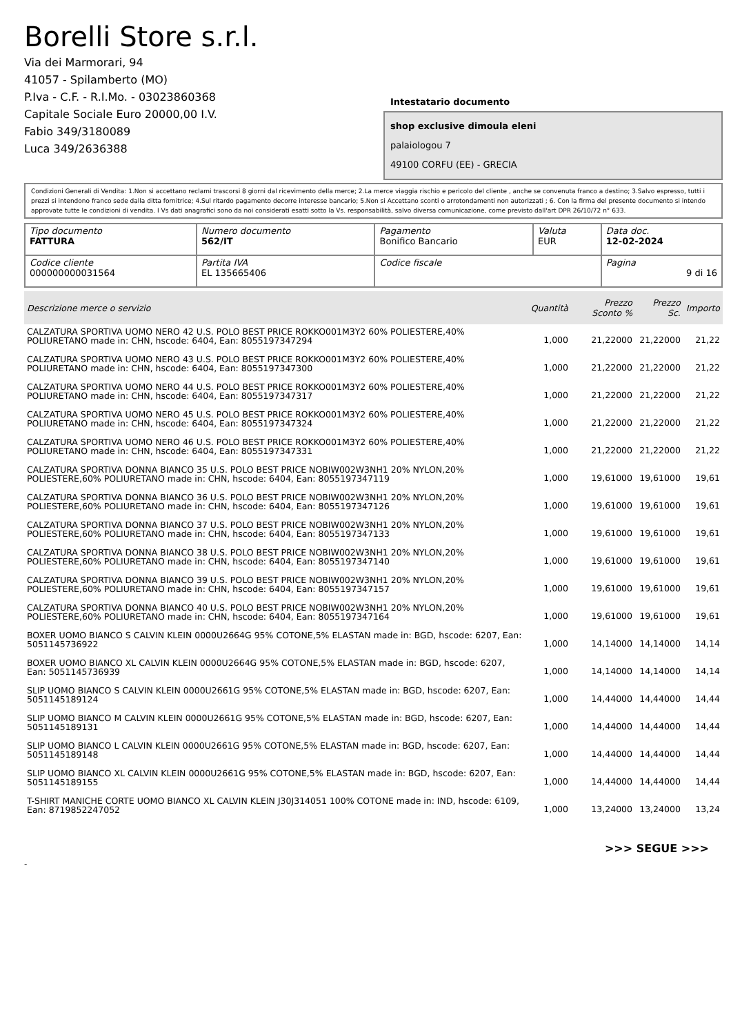Borelli Store s.r.l.
Via dei Marmorari, 94
41057 - Spilamberto (MO)
P.Iva - C.F. - R.I.Mo. - 03023860368
Capitale Sociale Euro 20000,00 I.V.
Fabio 349/3180089
Luca 349/2636388
Intestatario documento
shop exclusive dimoula eleni
palaiologou 7
49100 CORFU (EE) - GRECIA
Condizioni Generali di Vendita: 1.Non si accettano reclami trascorsi 8 giorni dal ricevimento della merce; 2.La merce viaggia rischio e pericolo del cliente , anche se convenuta franco a destino; 3.Salvo espresso, tutti i prezzi si intendono franco sede dalla ditta fornitrice; 4.Sul ritardo pagamento decorre interesse bancario; 5.Non si Accettano sconti o arrotondamenti non autorizzati ; 6. Con la firma del presente documento si intendo approvate tutte le condizioni di vendita. I Vs dati anagrafici sono da noi considerati esatti sotto la Vs. responsabilità, salvo diversa comunicazione, come previsto dall'art DPR 26/10/72 n° 633.
| Tipo documento FATTURA | Numero documento 562/IT | Pagamento Bonifico Bancario | Valuta EUR | Data doc. 12-02-2024 |
| Codice cliente 000000000031564 | Partita IVA EL 135665406 | Codice fiscale | | Pagina 9 di 16 |
| Descrizione merce o servizio | Quantità | Prezzo Sconto % | Prezzo Sc. | Importo |
| --- | --- | --- | --- | --- |
| CALZATURA SPORTIVA UOMO NERO 42 U.S. POLO BEST PRICE ROKKO001M3Y2 60% POLIESTERE,40% POLIURETANO made in: CHN, hscode: 6404, Ean: 8055197347294 | 1,000 | 21,22000 | 21,22000 | 21,22 |
| CALZATURA SPORTIVA UOMO NERO 43 U.S. POLO BEST PRICE ROKKO001M3Y2 60% POLIESTERE,40% POLIURETANO made in: CHN, hscode: 6404, Ean: 8055197347300 | 1,000 | 21,22000 | 21,22000 | 21,22 |
| CALZATURA SPORTIVA UOMO NERO 44 U.S. POLO BEST PRICE ROKKO001M3Y2 60% POLIESTERE,40% POLIURETANO made in: CHN, hscode: 6404, Ean: 8055197347317 | 1,000 | 21,22000 | 21,22000 | 21,22 |
| CALZATURA SPORTIVA UOMO NERO 45 U.S. POLO BEST PRICE ROKKO001M3Y2 60% POLIESTERE,40% POLIURETANO made in: CHN, hscode: 6404, Ean: 8055197347324 | 1,000 | 21,22000 | 21,22000 | 21,22 |
| CALZATURA SPORTIVA UOMO NERO 46 U.S. POLO BEST PRICE ROKKO001M3Y2 60% POLIESTERE,40% POLIURETANO made in: CHN, hscode: 6404, Ean: 8055197347331 | 1,000 | 21,22000 | 21,22000 | 21,22 |
| CALZATURA SPORTIVA DONNA BIANCO 35 U.S. POLO BEST PRICE NOBIW002W3NH1 20% NYLON,20% POLIESTERE,60% POLIURETANO made in: CHN, hscode: 6404, Ean: 8055197347119 | 1,000 | 19,61000 | 19,61000 | 19,61 |
| CALZATURA SPORTIVA DONNA BIANCO 36 U.S. POLO BEST PRICE NOBIW002W3NH1 20% NYLON,20% POLIESTERE,60% POLIURETANO made in: CHN, hscode: 6404, Ean: 8055197347126 | 1,000 | 19,61000 | 19,61000 | 19,61 |
| CALZATURA SPORTIVA DONNA BIANCO 37 U.S. POLO BEST PRICE NOBIW002W3NH1 20% NYLON,20% POLIESTERE,60% POLIURETANO made in: CHN, hscode: 6404, Ean: 8055197347133 | 1,000 | 19,61000 | 19,61000 | 19,61 |
| CALZATURA SPORTIVA DONNA BIANCO 38 U.S. POLO BEST PRICE NOBIW002W3NH1 20% NYLON,20% POLIESTERE,60% POLIURETANO made in: CHN, hscode: 6404, Ean: 8055197347140 | 1,000 | 19,61000 | 19,61000 | 19,61 |
| CALZATURA SPORTIVA DONNA BIANCO 39 U.S. POLO BEST PRICE NOBIW002W3NH1 20% NYLON,20% POLIESTERE,60% POLIURETANO made in: CHN, hscode: 6404, Ean: 8055197347157 | 1,000 | 19,61000 | 19,61000 | 19,61 |
| CALZATURA SPORTIVA DONNA BIANCO 40 U.S. POLO BEST PRICE NOBIW002W3NH1 20% NYLON,20% POLIESTERE,60% POLIURETANO made in: CHN, hscode: 6404, Ean: 8055197347164 | 1,000 | 19,61000 | 19,61000 | 19,61 |
| BOXER UOMO BIANCO S CALVIN KLEIN 0000U2664G 95% COTONE,5% ELASTAN made in: BGD, hscode: 6207, Ean: 5051145736922 | 1,000 | 14,14000 | 14,14000 | 14,14 |
| BOXER UOMO BIANCO XL CALVIN KLEIN 0000U2664G 95% COTONE,5% ELASTAN made in: BGD, hscode: 6207, Ean: 5051145736939 | 1,000 | 14,14000 | 14,14000 | 14,14 |
| SLIP UOMO BIANCO S CALVIN KLEIN 0000U2661G 95% COTONE,5% ELASTAN made in: BGD, hscode: 6207, Ean: 5051145189124 | 1,000 | 14,44000 | 14,44000 | 14,44 |
| SLIP UOMO BIANCO M CALVIN KLEIN 0000U2661G 95% COTONE,5% ELASTAN made in: BGD, hscode: 6207, Ean: 5051145189131 | 1,000 | 14,44000 | 14,44000 | 14,44 |
| SLIP UOMO BIANCO L CALVIN KLEIN 0000U2661G 95% COTONE,5% ELASTAN made in: BGD, hscode: 6207, Ean: 5051145189148 | 1,000 | 14,44000 | 14,44000 | 14,44 |
| SLIP UOMO BIANCO XL CALVIN KLEIN 0000U2661G 95% COTONE,5% ELASTAN made in: BGD, hscode: 6207, Ean: 5051145189155 | 1,000 | 14,44000 | 14,44000 | 14,44 |
| T-SHIRT MANICHE CORTE UOMO BIANCO XL CALVIN KLEIN J30J314051 100% COTONE made in: IND, hscode: 6109, Ean: 8719852247052 | 1,000 | 13,24000 | 13,24000 | 13,24 |
>>> SEGUE >>>
-